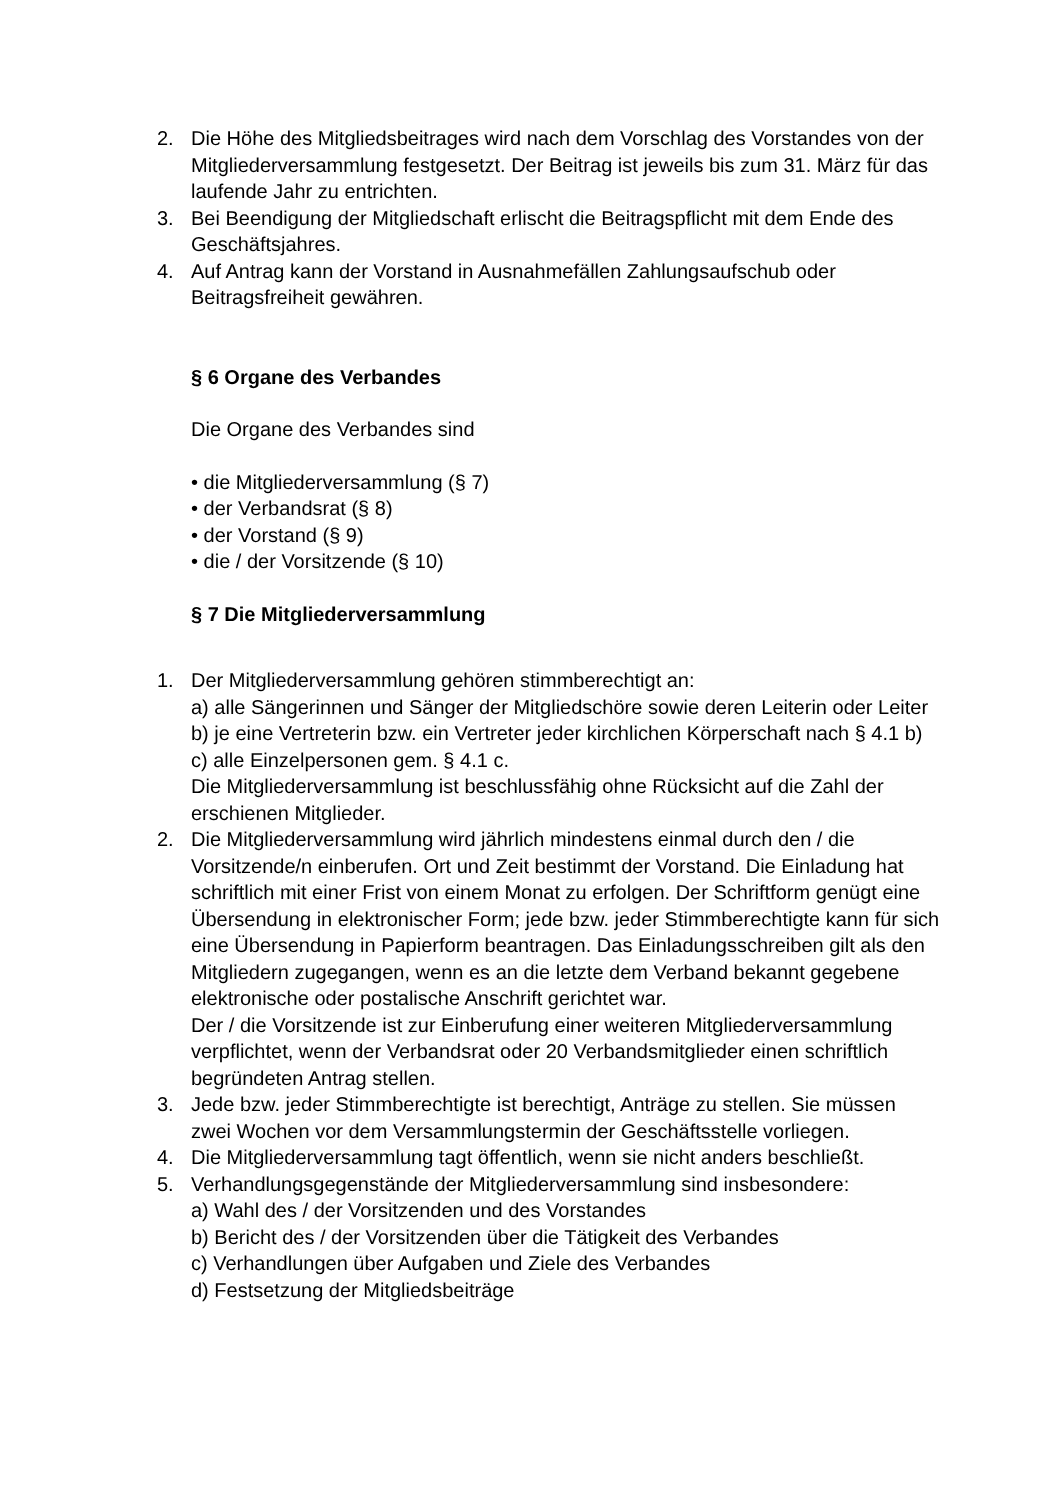2. Die Höhe des Mitgliedsbeitrages wird nach dem Vorschlag des Vorstandes von der Mitgliederversammlung festgesetzt. Der Beitrag ist jeweils bis zum 31. März für das laufende Jahr zu entrichten.
3. Bei Beendigung der Mitgliedschaft erlischt die Beitragspflicht mit dem Ende des Geschäftsjahres.
4. Auf Antrag kann der Vorstand in Ausnahmefällen Zahlungsaufschub oder Beitragsfreiheit gewähren.
§ 6 Organe des Verbandes
Die Organe des Verbandes sind
• die Mitgliederversammlung (§ 7)
• der Verbandsrat (§ 8)
• der Vorstand (§ 9)
• die / der Vorsitzende (§ 10)
§ 7 Die Mitgliederversammlung
1. Der Mitgliederversammlung gehören stimmberechtigt an:
a) alle Sängerinnen und Sänger der Mitgliedschöre sowie deren Leiterin oder Leiter
b) je eine Vertreterin bzw. ein Vertreter jeder kirchlichen Körperschaft nach § 4.1 b)
c) alle Einzelpersonen gem. § 4.1 c.
Die Mitgliederversammlung ist beschlussfähig ohne Rücksicht auf die Zahl der erschienen Mitglieder.
2. Die Mitgliederversammlung wird jährlich mindestens einmal durch den / die Vorsitzende/n einberufen. Ort und Zeit bestimmt der Vorstand. Die Einladung hat schriftlich mit einer Frist von einem Monat zu erfolgen. Der Schriftform genügt eine Übersendung in elektronischer Form; jede bzw. jeder Stimmberechtigte kann für sich eine Übersendung in Papierform beantragen. Das Einladungsschreiben gilt als den Mitgliedern zugegangen, wenn es an die letzte dem Verband bekannt gegebene elektronische oder postalische Anschrift gerichtet war.
Der / die Vorsitzende ist zur Einberufung einer weiteren Mitgliederversammlung verpflichtet, wenn der Verbandsrat oder 20 Verbandsmitglieder einen schriftlich begründeten Antrag stellen.
3. Jede bzw. jeder Stimmberechtigte ist berechtigt, Anträge zu stellen. Sie müssen zwei Wochen vor dem Versammlungstermin der Geschäftsstelle vorliegen.
4. Die Mitgliederversammlung tagt öffentlich, wenn sie nicht anders beschließt.
5. Verhandlungsgegenstände der Mitgliederversammlung sind insbesondere:
a) Wahl des / der Vorsitzenden und des Vorstandes
b) Bericht des / der Vorsitzenden über die Tätigkeit des Verbandes
c) Verhandlungen über Aufgaben und Ziele des Verbandes
d) Festsetzung der Mitgliedsbeiträge